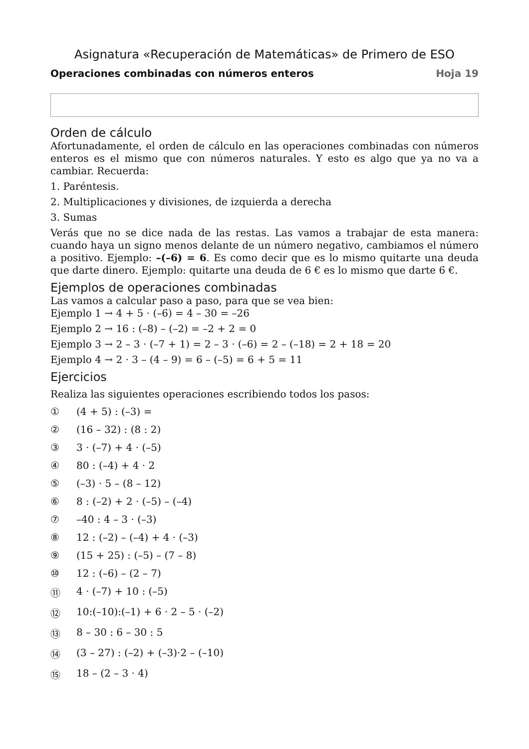Asignatura «Recuperación de Matemáticas» de Primero de ESO
Operaciones combinadas con números enteros Hoja 19
Orden de cálculo
Afortunadamente, el orden de cálculo en las operaciones combinadas con números enteros es el mismo que con números naturales. Y esto es algo que ya no va a cambiar. Recuerda:
1. Paréntesis.
2. Multiplicaciones y divisiones, de izquierda a derecha
3. Sumas
Verás que no se dice nada de las restas. Las vamos a trabajar de esta manera: cuando haya un signo menos delante de un número negativo, cambiamos el número a positivo. Ejemplo: –(–6) = 6. Es como decir que es lo mismo quitarte una deuda que darte dinero. Ejemplo: quitarte una deuda de 6 € es lo mismo que darte 6 €.
Ejemplos de operaciones combinadas
Las vamos a calcular paso a paso, para que se vea bien:
Ejemplo 1 → 4 + 5 · (–6) = 4 – 30 = –26
Ejemplo 2 → 16 : (–8) – (–2) = –2 + 2 = 0
Ejemplo 3 → 2 – 3 · (–7 + 1) = 2 – 3 · (–6) = 2 – (–18) = 2 + 18 = 20
Ejemplo 4 → 2 · 3 – (4 – 9) = 6 – (–5) = 6 + 5 = 11
Ejercicios
Realiza las siguientes operaciones escribiendo todos los pasos:
① (4 + 5) : (–3) =
② (16 – 32) : (8 : 2)
③ 3 · (–7) + 4 · (–5)
④ 80 : (–4) + 4 · 2
⑤ (–3) · 5 – (8 – 12)
⑥ 8 : (–2) + 2 · (–5) – (–4)
⑦ –40 : 4 – 3 · (–3)
⑧ 12 : (–2) – (–4) + 4 · (–3)
⑨ (15 + 25) : (–5) – (7 – 8)
⑩ 12 : (–6) – (2 – 7)
⑪ 4 · (–7) + 10 : (–5)
⑫ 10:(–10):(–1) + 6 · 2 – 5 · (–2)
⑬ 8 – 30 : 6 – 30 : 5
⑭ (3 – 27) : (–2) + (–3)·2 – (–10)
⑮ 18 – (2 – 3 · 4)